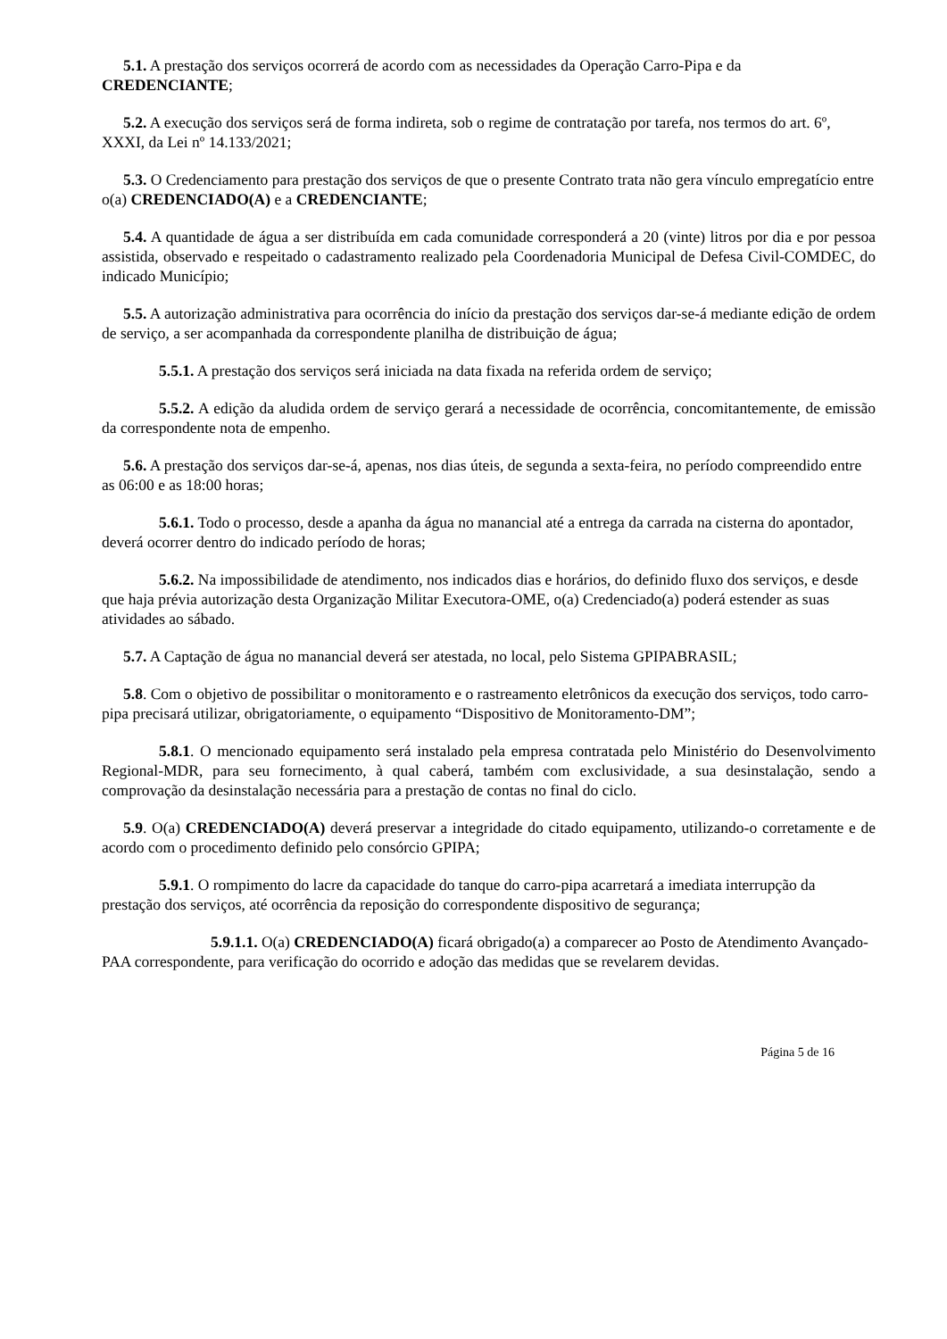5.1. A prestação dos serviços ocorrerá de acordo com as necessidades da Operação Carro-Pipa e da CREDENCIANTE;
5.2. A execução dos serviços será de forma indireta, sob o regime de contratação por tarefa, nos termos do art. 6º, XXXI, da Lei nº 14.133/2021;
5.3. O Credenciamento para prestação dos serviços de que o presente Contrato trata não gera vínculo empregatício entre o(a) CREDENCIADO(A) e a CREDENCIANTE;
5.4. A quantidade de água a ser distribuída em cada comunidade corresponderá a 20 (vinte) litros por dia e por pessoa assistida, observado e respeitado o cadastramento realizado pela Coordenadoria Municipal de Defesa Civil-COMDEC, do indicado Município;
5.5. A autorização administrativa para ocorrência do início da prestação dos serviços dar-se-á mediante edição de ordem de serviço, a ser acompanhada da correspondente planilha de distribuição de água;
5.5.1. A prestação dos serviços será iniciada na data fixada na referida ordem de serviço;
5.5.2. A edição da aludida ordem de serviço gerará a necessidade de ocorrência, concomitantemente, de emissão da correspondente nota de empenho.
5.6. A prestação dos serviços dar-se-á, apenas, nos dias úteis, de segunda a sexta-feira, no período compreendido entre as 06:00 e as 18:00 horas;
5.6.1. Todo o processo, desde a apanha da água no manancial até a entrega da carrada na cisterna do apontador, deverá ocorrer dentro do indicado período de horas;
5.6.2. Na impossibilidade de atendimento, nos indicados dias e horários, do definido fluxo dos serviços, e desde que haja prévia autorização desta Organização Militar Executora-OME, o(a) Credenciado(a) poderá estender as suas atividades ao sábado.
5.7. A Captação de água no manancial deverá ser atestada, no local, pelo Sistema GPIPABRASIL;
5.8. Com o objetivo de possibilitar o monitoramento e o rastreamento eletrônicos da execução dos serviços, todo carro-pipa precisará utilizar, obrigatoriamente, o equipamento “Dispositivo de Monitoramento-DM”;
5.8.1. O mencionado equipamento será instalado pela empresa contratada pelo Ministério do Desenvolvimento Regional-MDR, para seu fornecimento, à qual caberá, também com exclusividade, a sua desinstalação, sendo a comprovação da desinstalação necessária para a prestação de contas no final do ciclo.
5.9. O(a) CREDENCIADO(A) deverá preservar a integridade do citado equipamento, utilizando-o corretamente e de acordo com o procedimento definido pelo consórcio GPIPA;
5.9.1. O rompimento do lacre da capacidade do tanque do carro-pipa acarretará a imediata interrupção da prestação dos serviços, até ocorrência da reposição do correspondente dispositivo de segurança;
5.9.1.1. O(a) CREDENCIADO(A) ficará obrigado(a) a comparecer ao Posto de Atendimento Avançado-PAA correspondente, para verificação do ocorrido e adoção das medidas que se revelarem devidas.
Página 5 de 16